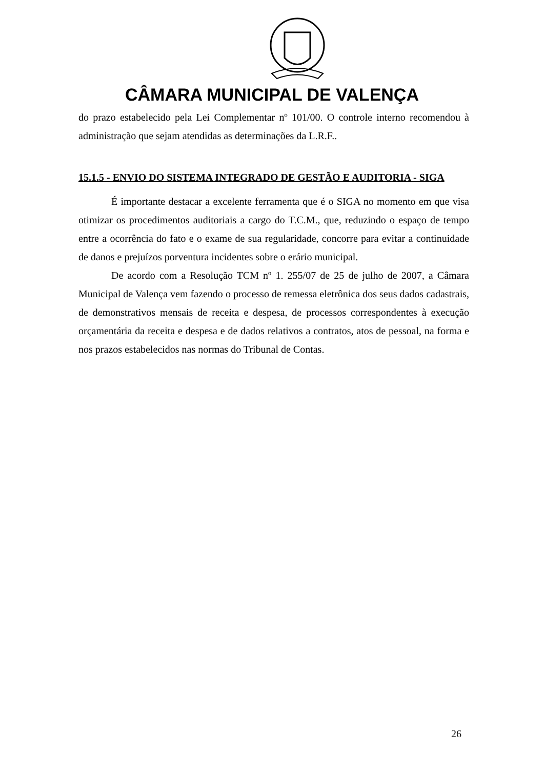CÂMARA MUNICIPAL DE VALENÇA
do prazo estabelecido pela Lei Complementar nº 101/00. O controle interno recomendou à administração que sejam atendidas as determinações da L.R.F..
15.1.5 - ENVIO DO SISTEMA INTEGRADO DE GESTÃO E AUDITORIA - SIGA
É importante destacar a excelente ferramenta que é o SIGA no momento em que visa otimizar os procedimentos auditoriais a cargo do T.C.M., que, reduzindo o espaço de tempo entre a ocorrência do fato e o exame de sua regularidade, concorre para evitar a continuidade de danos e prejuízos porventura incidentes sobre o erário municipal.
De acordo com a Resolução TCM nº 1. 255/07 de 25 de julho de 2007, a Câmara Municipal de Valença vem fazendo o processo de remessa eletrônica dos seus dados cadastrais, de demonstrativos mensais de receita e despesa, de processos correspondentes à execução orçamentária da receita e despesa e de dados relativos a contratos, atos de pessoal, na forma e nos prazos estabelecidos nas normas do Tribunal de Contas.
26